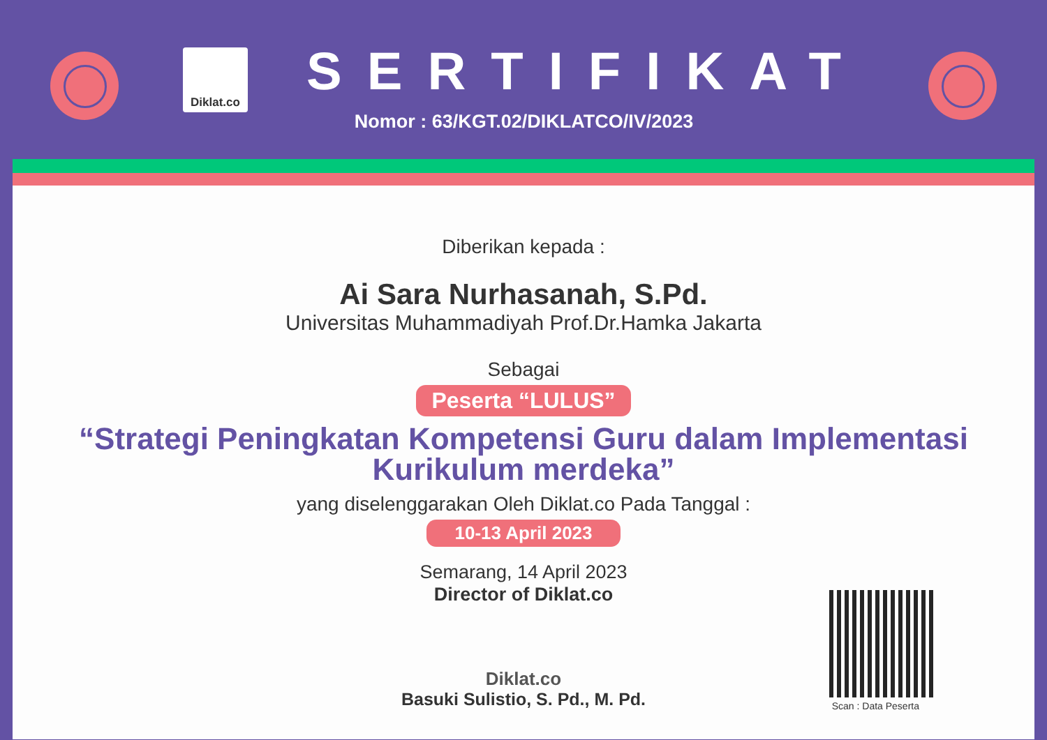Diklat.co
SERTIFIKAT
Nomor : 63/KGT.02/DIKLATCO/IV/2023
Diberikan kepada :
Ai Sara Nurhasanah, S.Pd.
Universitas Muhammadiyah Prof.Dr.Hamka Jakarta
Sebagai
Peserta “LULUS”
“Strategi Peningkatan Kompetensi Guru dalam Implementasi
Kurikulum merdeka”
yang diselenggarakan Oleh Diklat.co Pada Tanggal :
10-13 April 2023
Semarang, 14 April 2023
Director of Diklat.co
Diklat.co
Basuki Sulistio, S. Pd., M. Pd.
Scan : Data Peserta